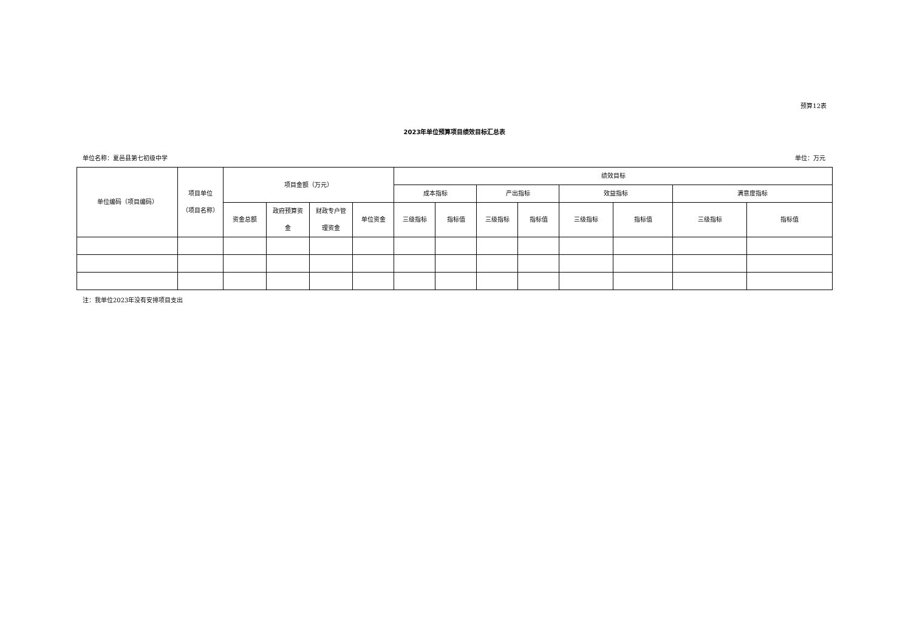预算12表
2023年单位预算项目绩效目标汇总表
单位名称：夏邑县第七初级中学 单位：万元
| 单位编码（项目编码） | 项目单位 （项目名称） | 项目金额（万元） | | | | 绩效目标 | | | | | | | |
| --- | --- | --- | --- | --- | --- | --- | --- | --- | --- | --- | --- | --- | --- |
| | | | | | | 成本指标 | | 产出指标 | | 效益指标 | | 满意度指标 | |
| | | 资金总额 | 政府预算资 金 | 财政专户管 理资金 | 单位资金 | 三级指标 | 指标值 | 三级指标 | 指标值 | 三级指标 | 指标值 | 三级指标 | 指标值 |
注：我单位2023年没有安排项目支出